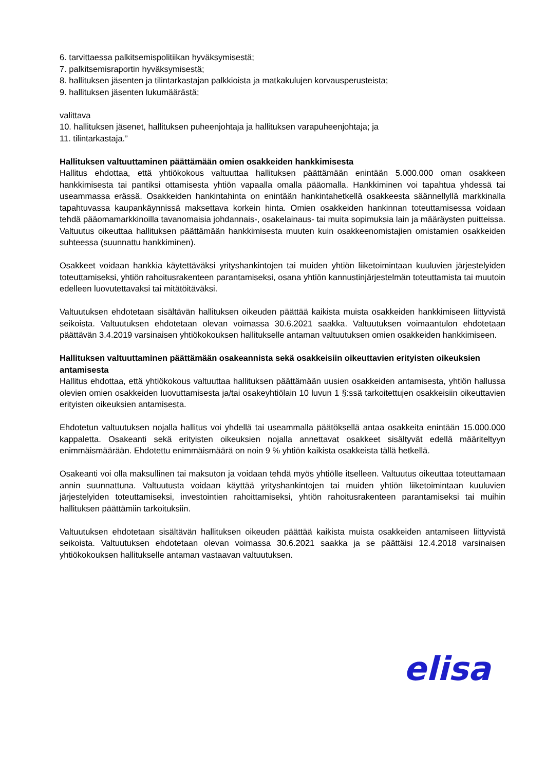6. tarvittaessa palkitsemispolitiikan hyväksymisestä;
7. palkitsemisraportin hyväksymisestä;
8. hallituksen jäsenten ja tilintarkastajan palkkioista ja matkakulujen korvausperusteista;
9. hallituksen jäsenten lukumäärästä;
valittava
10. hallituksen jäsenet, hallituksen puheenjohtaja ja hallituksen varapuheenjohtaja; ja
11. tilintarkastaja.”
Hallituksen valtuuttaminen päättämään omien osakkeiden hankkimisesta
Hallitus ehdottaa, että yhtiökokous valtuuttaa hallituksen päättämään enintään 5.000.000 oman osakkeen hankkimisesta tai pantiksi ottamisesta yhtiön vapaalla omalla pääomalla. Hankkiminen voi tapahtua yhdessä tai useammassa erässä. Osakkeiden hankintahinta on enintään hankintahetkellä osakkeesta säännellyllä markkinalla tapahtuvassa kaupankäynnissä maksettava korkein hinta. Omien osakkeiden hankinnan toteuttamisessa voidaan tehdä pääomamarkkinoilla tavanomaisia johdannais-, osakelainaus- tai muita sopimuksia lain ja määräysten puitteissa. Valtuutus oikeuttaa hallituksen päättämään hankkimisesta muuten kuin osakkeenomistajien omistamien osakkeiden suhteessa (suunnattu hankkiminen).
Osakkeet voidaan hankkia käytettäväksi yrityshankintojen tai muiden yhtiön liiketoimintaan kuuluvien järjestelyiden toteuttamiseksi, yhtiön rahoitusrakenteen parantamiseksi, osana yhtiön kannustinjärjestelmän toteuttamista tai muutoin edelleen luovutettavaksi tai mitätöitäväksi.
Valtuutuksen ehdotetaan sisältävän hallituksen oikeuden päättää kaikista muista osakkeiden hankkimiseen liittyvistä seikoista. Valtuutuksen ehdotetaan olevan voimassa 30.6.2021 saakka. Valtuutuksen voimaantulon ehdotetaan päättävän 3.4.2019 varsinaisen yhtiökokouksen hallitukselle antaman valtuutuksen omien osakkeiden hankkimiseen.
Hallituksen valtuuttaminen päättämään osakeannista sekä osakkeisiin oikeuttavien erityisten oikeuksien antamisesta
Hallitus ehdottaa, että yhtiökokous valtuuttaa hallituksen päättämään uusien osakkeiden antamisesta, yhtiön hallussa olevien omien osakkeiden luovuttamisesta ja/tai osakeyhtiölain 10 luvun 1 §:ssä tarkoitettujen osakkeisiin oikeuttavien erityisten oikeuksien antamisesta.
Ehdotetun valtuutuksen nojalla hallitus voi yhdellä tai useammalla päätöksellä antaa osakkeita enintään 15.000.000 kappaletta. Osakeanti sekä erityisten oikeuksien nojalla annettavat osakkeet sisältyvät edellä määriteltyyn enimmäismäärään. Ehdotettu enimmäismäärä on noin 9 % yhtiön kaikista osakkeista tällä hetkellä.
Osakeanti voi olla maksullinen tai maksuton ja voidaan tehdä myös yhtiölle itselleen. Valtuutus oikeuttaa toteuttamaan annin suunnattuna. Valtuutusta voidaan käyttää yrityshankintojen tai muiden yhtiön liiketoimintaan kuuluvien järjestelyiden toteuttamiseksi, investointien rahoittamiseksi, yhtiön rahoitusrakenteen parantamiseksi tai muihin hallituksen päättämiin tarkoituksiin.
Valtuutuksen ehdotetaan sisältävän hallituksen oikeuden päättää kaikista muista osakkeiden antamiseen liittyvistä seikoista. Valtuutuksen ehdotetaan olevan voimassa 30.6.2021 saakka ja se päättäisi 12.4.2018 varsinaisen yhtiökokouksen hallitukselle antaman vastaavan valtuutuksen.
elisa